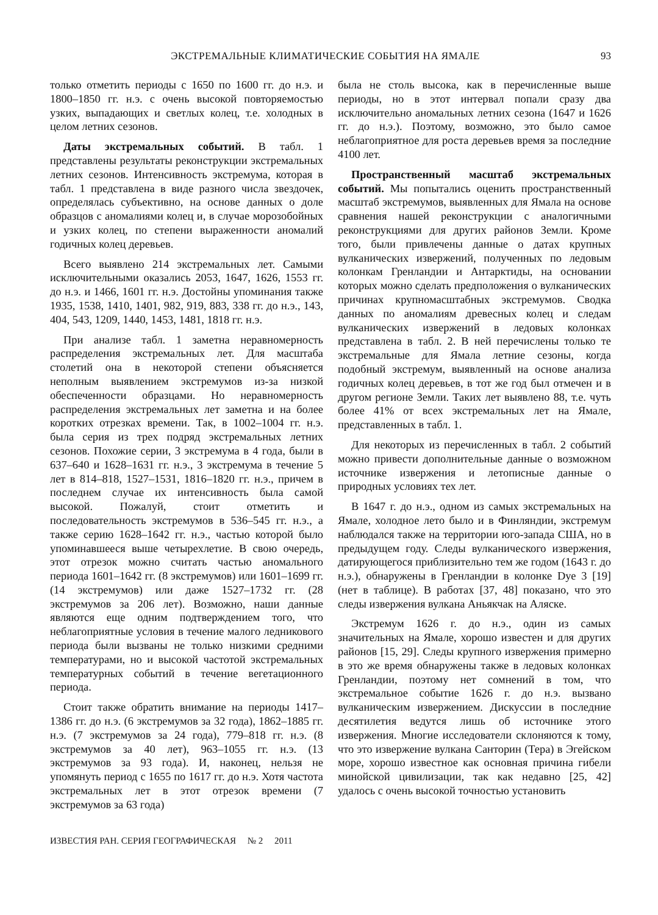ЭКСТРЕМАЛЬНЫЕ КЛИМАТИЧЕСКИЕ СОБЫТИЯ НА ЯМАЛЕ 93
только отметить периоды с 1650 по 1600 гг. до н.э. и 1800–1850 гг. н.э. с очень высокой повторяемостью узких, выпадающих и светлых колец, т.е. холодных в целом летних сезонов.
Даты экстремальных событий. В табл. 1 представлены результаты реконструкции экстремальных летних сезонов. Интенсивность экстремума, которая в табл. 1 представлена в виде разного числа звездочек, определялась субъективно, на основе данных о доле образцов с аномалиями колец и, в случае морозобойных и узких колец, по степени выраженности аномалий годичных колец деревьев.
Всего выявлено 214 экстремальных лет. Самыми исключительными оказались 2053, 1647, 1626, 1553 гг. до н.э. и 1466, 1601 гг. н.э. Достойны упоминания также 1935, 1538, 1410, 1401, 982, 919, 883, 338 гг. до н.э., 143, 404, 543, 1209, 1440, 1453, 1481, 1818 гг. н.э.
При анализе табл. 1 заметна неравномерность распределения экстремальных лет. Для масштаба столетий она в некоторой степени объясняется неполным выявлением экстремумов из-за низкой обеспеченности образцами. Но неравномерность распределения экстремальных лет заметна и на более коротких отрезках времени. Так, в 1002–1004 гг. н.э. была серия из трех подряд экстремальных летних сезонов. Похожие серии, 3 экстремума в 4 года, были в 637–640 и 1628–1631 гг. н.э., 3 экстремума в течение 5 лет в 814–818, 1527–1531, 1816–1820 гг. н.э., причем в последнем случае их интенсивность была самой высокой. Пожалуй, стоит отметить и последовательность экстремумов в 536–545 гг. н.э., а также серию 1628–1642 гг. н.э., частью которой было упоминавшееся выше четырехлетие. В свою очередь, этот отрезок можно считать частью аномального периода 1601–1642 гг. (8 экстремумов) или 1601–1699 гг. (14 экстремумов) или даже 1527–1732 гг. (28 экстремумов за 206 лет). Возможно, наши данные являются еще одним подтверждением того, что неблагоприятные условия в течение малого ледникового периода были вызваны не только низкими средними температурами, но и высокой частотой экстремальных температурных событий в течение вегетационного периода.
Стоит также обратить внимание на периоды 1417–1386 гг. до н.э. (6 экстремумов за 32 года), 1862–1885 гг. н.э. (7 экстремумов за 24 года), 779–818 гг. н.э. (8 экстремумов за 40 лет), 963–1055 гг. н.э. (13 экстремумов за 93 года). И, наконец, нельзя не упомянуть период с 1655 по 1617 гг. до н.э. Хотя частота экстремальных лет в этот отрезок времени (7 экстремумов за 63 года)
была не столь высока, как в перечисленные выше периоды, но в этот интервал попали сразу два исключительно аномальных летних сезона (1647 и 1626 гг. до н.э.). Поэтому, возможно, это было самое неблагоприятное для роста деревьев время за последние 4100 лет.
Пространственный масштаб экстремальных событий. Мы попытались оценить пространственный масштаб экстремумов, выявленных для Ямала на основе сравнения нашей реконструкции с аналогичными реконструкциями для других районов Земли. Кроме того, были привлечены данные о датах крупных вулканических извержений, полученных по ледовым колонкам Гренландии и Антарктиды, на основании которых можно сделать предположения о вулканических причинах крупномасштабных экстремумов. Сводка данных по аномалиям древесных колец и следам вулканических извержений в ледовых колонках представлена в табл. 2. В ней перечислены только те экстремальные для Ямала летние сезоны, когда подобный экстремум, выявленный на основе анализа годичных колец деревьев, в тот же год был отмечен и в другом регионе Земли. Таких лет выявлено 88, т.е. чуть более 41% от всех экстремальных лет на Ямале, представленных в табл. 1.
Для некоторых из перечисленных в табл. 2 событий можно привести дополнительные данные о возможном источнике извержения и летописные данные о природных условиях тех лет.
В 1647 г. до н.э., одном из самых экстремальных на Ямале, холодное лето было и в Финляндии, экстремум наблюдался также на территории юго-запада США, но в предыдущем году. Следы вулканического извержения, датирующегося приблизительно тем же годом (1643 г. до н.э.), обнаружены в Гренландии в колонке Dye 3 [19] (нет в таблице). В работах [37, 48] показано, что это следы извержения вулкана Аньякчак на Аляске.
Экстремум 1626 г. до н.э., один из самых значительных на Ямале, хорошо известен и для других районов [15, 29]. Следы крупного извержения примерно в это же время обнаружены также в ледовых колонках Гренландии, поэтому нет сомнений в том, что экстремальное событие 1626 г. до н.э. вызвано вулканическим извержением. Дискуссии в последние десятилетия ведутся лишь об источнике этого извержения. Многие исследователи склоняются к тому, что это извержение вулкана Санторин (Тера) в Эгейском море, хорошо известное как основная причина гибели минойской цивилизации, так как недавно [25, 42] удалось с очень высокой точностью установить
ИЗВЕСТИЯ РАН. СЕРИЯ ГЕОГРАФИЧЕСКАЯ № 2 2011